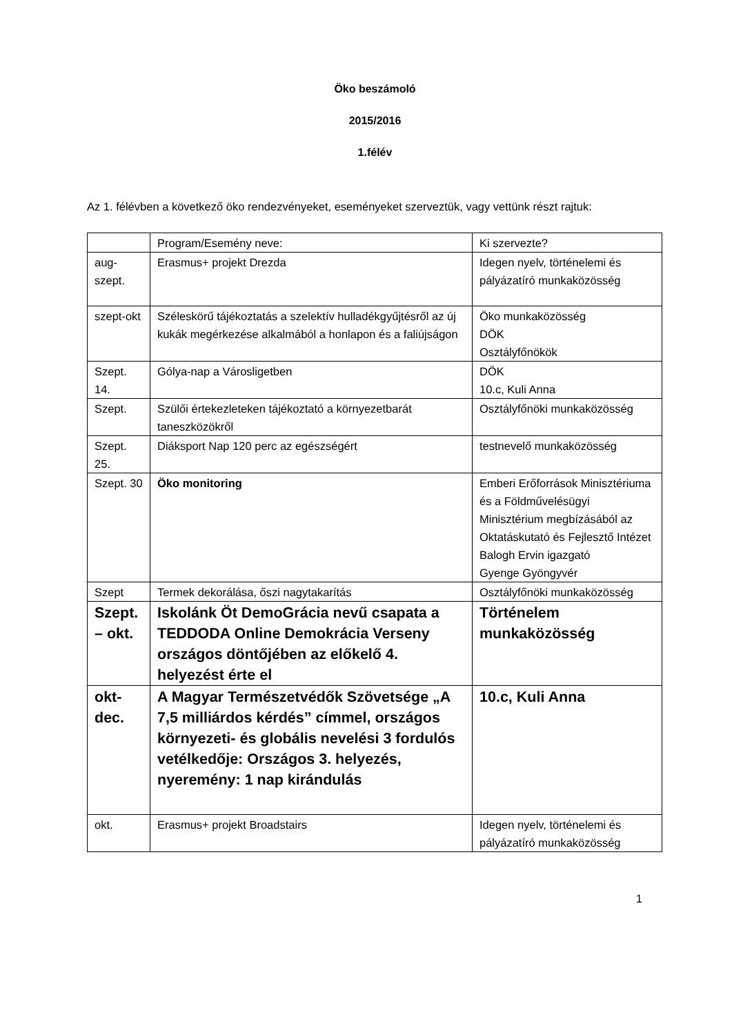Öko beszámoló
2015/2016
1.félév
Az 1. félévben a következő öko rendezvényeket, eseményeket szerveztük, vagy vettünk részt rajtuk:
| | Program/Esemény neve: | Ki szervezte? |
| aug-szept. | Erasmus+ projekt Drezda | Idegen nyelv, történelemi és pályázatíró munkaközösség |
| szept-okt | Széleskörű tájékoztatás a szelektív hulladékgyűjtésről az új kukák megérkezése alkalmából a honlapon és a faliújságon | Öko munkaközösség DÖK Osztályfőnökök |
| Szept. 14. | Gólya-nap a Városligetben | DÖK 10.c, Kuli Anna |
| Szept. | Szülői értekezleteken tájékoztató a környezetbarát taneszközökről | Osztályfőnöki munkaközösség |
| Szept. 25. | Diáksport Nap 120 perc az egészségért | testnevelő munkaközösség |
| Szept. 30 | Öko monitoring | Emberi Erőforrások Minisztériuma és a Földművelésügyi Minisztérium megbízásából az Oktatáskutató és Fejlesztő Intézet Balogh Ervin igazgató Gyenge Gyöngyvér |
| Szept | Termek dekorálása, őszi nagytakarítás | Osztályfőnöki munkaközösség |
| Szept. – okt. | Iskolánk Öt DemoGrácia nevű csapata a TEDDODA Online Demokrácia Verseny országos döntőjében az előkelő 4. helyezést érte el | Történelem munkaközösség |
| okt-dec. | A Magyar Természetvédők Szövetsége „A 7,5 milliárdos kérdés” címmel, országos környezeti- és globális nevelési 3 fordulós vetélkedője: Országos 3. helyezés, nyeremény: 1 nap kirándulás | 10.c, Kuli Anna |
| okt. | Erasmus+ projekt Broadstairs | Idegen nyelv, történelemi és pályázatíró munkaközösség |
1